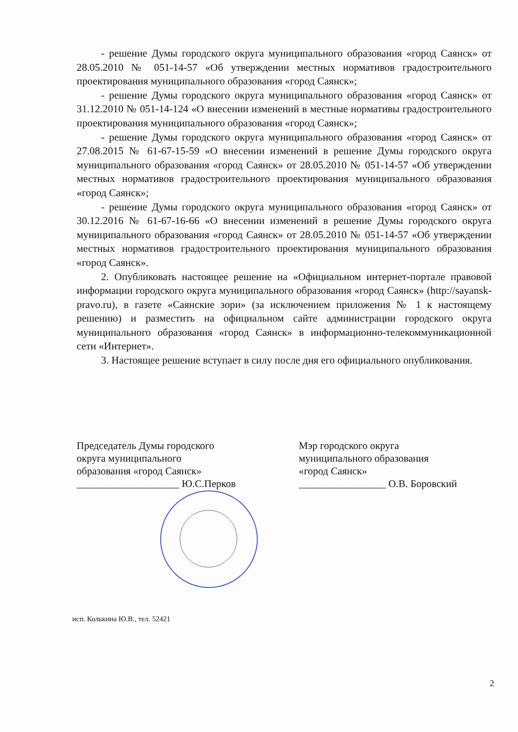- решение Думы городского округа муниципального образования «город Саянск» от 28.05.2010 № 051-14-57 «Об утверждении местных нормативов градостроительного проектирования муниципального образования «город Саянск»;
- решение Думы городского округа муниципального образования «город Саянск» от 31.12.2010 № 051-14-124 «О внесении изменений в местные нормативы градостроительного проектирования муниципального образования «город Саянск»;
- решение Думы городского округа муниципального образования «город Саянск» от 27.08.2015 № 61-67-15-59 «О внесении изменений в решение Думы городского округа муниципального образования «город Саянск» от 28.05.2010 № 051-14-57 «Об утверждении местных нормативов градостроительного проектирования муниципального образования «город Саянск»;
- решение Думы городского округа муниципального образования «город Саянск» от 30.12.2016 № 61-67-16-66 «О внесении изменений в решение Думы городского округа муниципального образования «город Саянск» от 28.05.2010 № 051-14-57 «Об утверждении местных нормативов градостроительного проектирования муниципального образования «город Саянск».
2. Опубликовать настоящее решение на «Официальном интернет-портале правовой информации городского округа муниципального образования «город Саянск» (http://sayansk-pravo.ru), в газете «Саянские зори» (за исключением приложения № 1 к настоящему решению) и разместить на официальном сайте администрации городского округа муниципального образования «город Саянск» в информационно-телекоммуникационной сети «Интернет».
3. Настоящее решение вступает в силу после дня его официального опубликования.
Председатель Думы городского
округа муниципального
образования «город Саянск»
____________________ Ю.С.Перков
Мэр городского округа
муниципального образования
«город Саянск»
_________________ О.В. Боровский
исп. Колькина Ю.В., тел. 52421
2